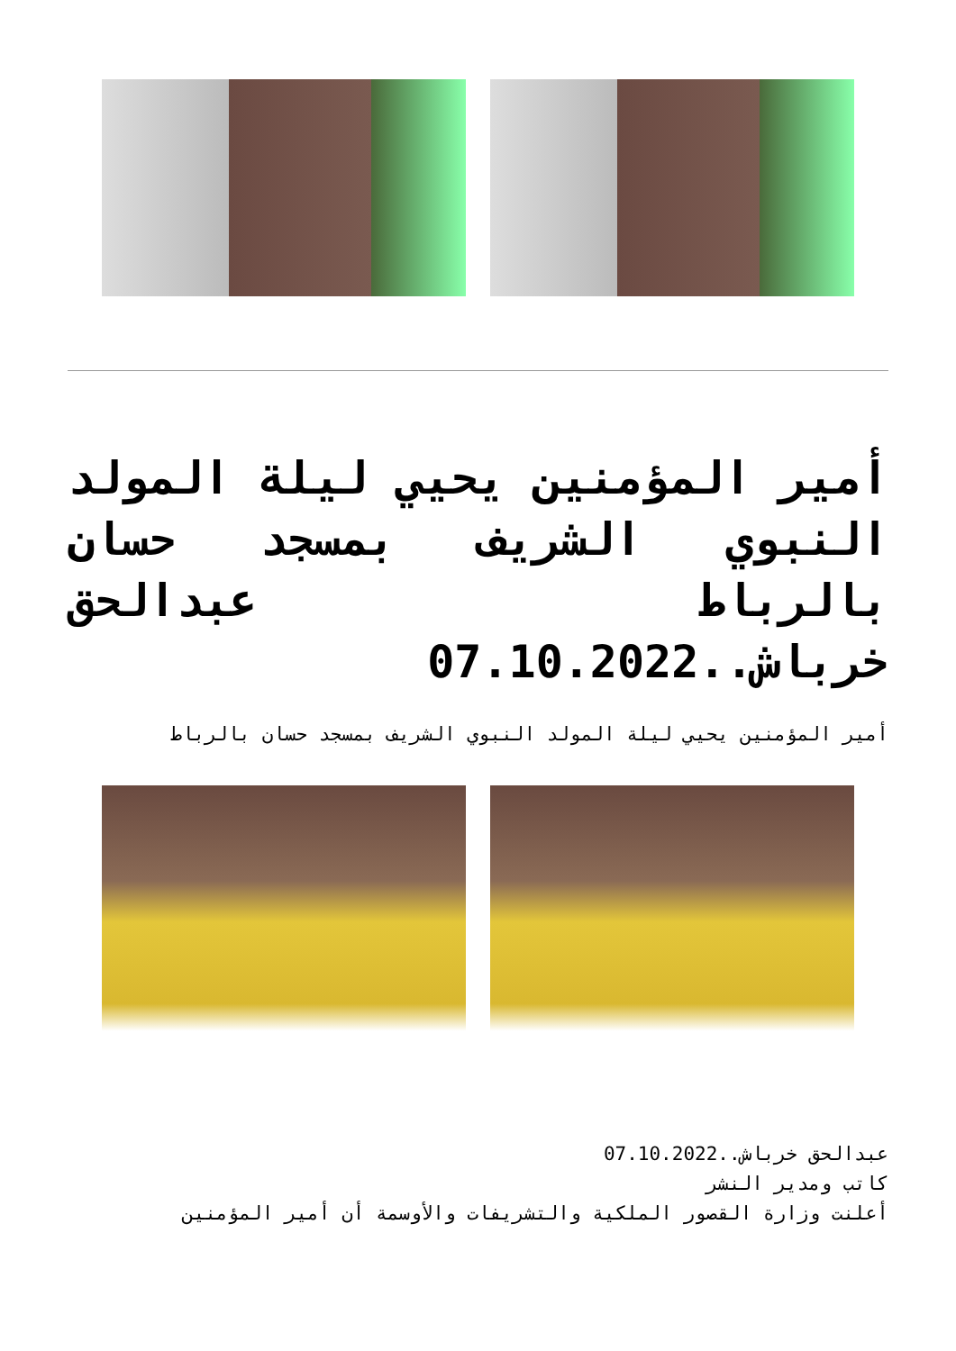أمير المؤمنين يحيي ليلة المولد النبوي الشريف بمسجد حسان بالرباط عبدالحق خرباش..07.10.2022
أمير المؤمنين يحيي ليلة المولد النبوي الشريف بمسجد حسان بالرباط
عبدالحق خرباش..07.10.2022
كاتب ومدير النشر
أعلنت وزارة القصور الملكية والتشريفات والأوسمة أن أمير المؤمنين